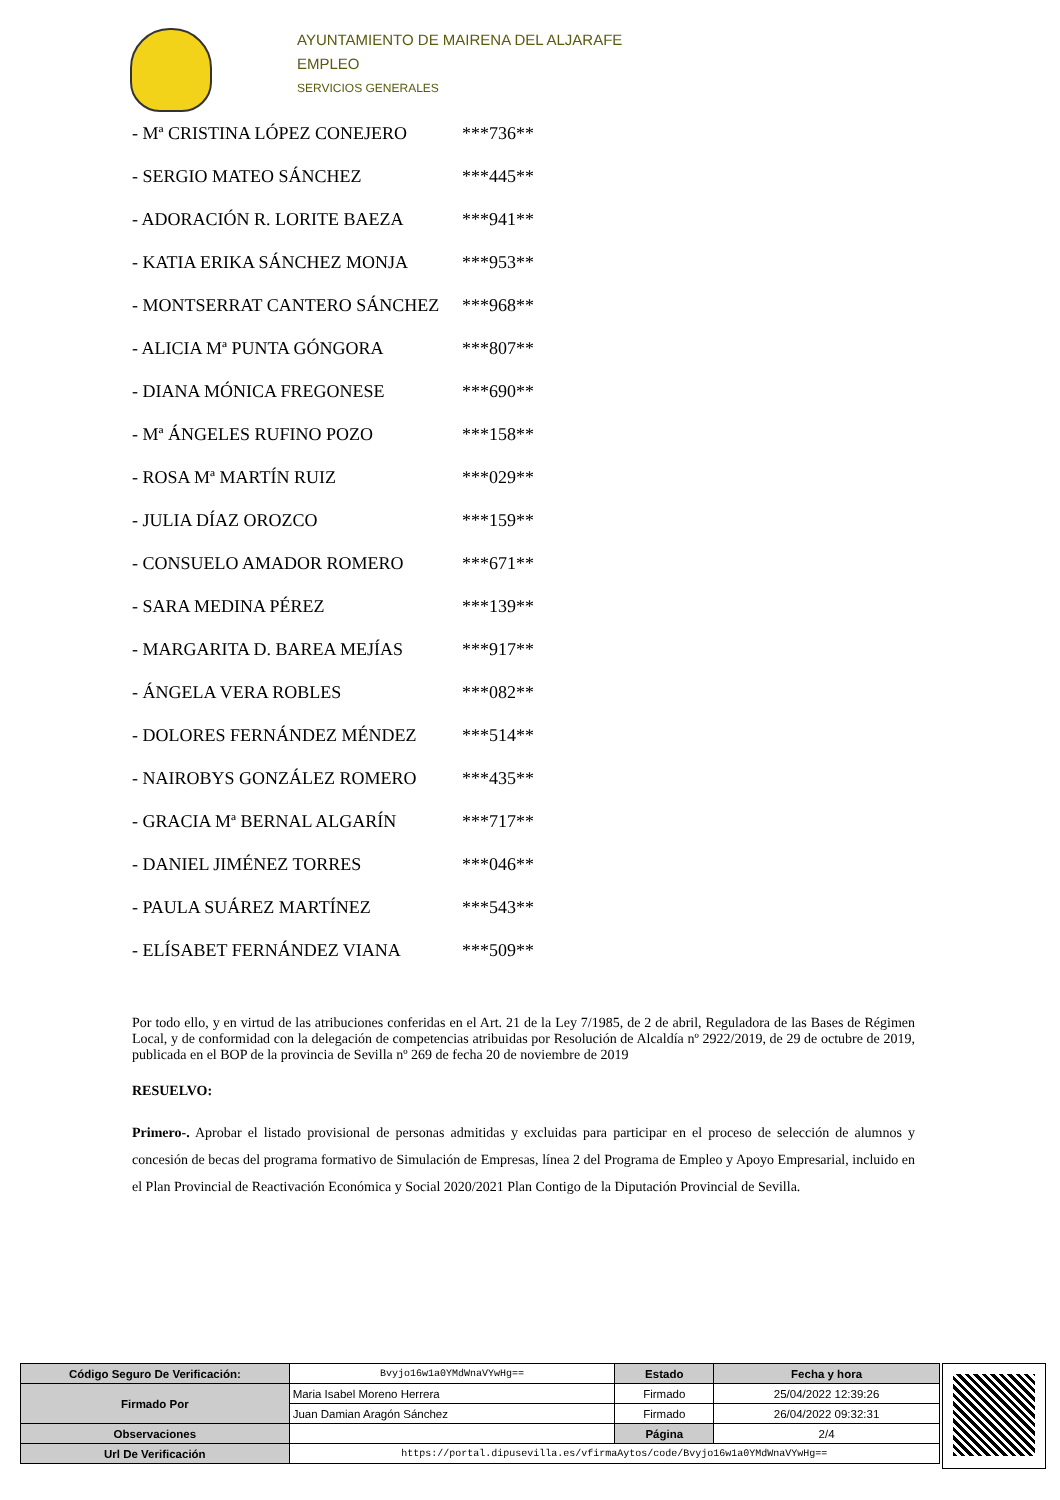AYUNTAMIENTO DE MAIRENA DEL ALJARAFE
EMPLEO
SERVICIOS GENERALES
- Mª CRISTINA LÓPEZ CONEJERO ***736**
- SERGIO MATEO SÁNCHEZ ***445**
- ADORACIÓN R. LORITE BAEZA ***941**
- KATIA ERIKA SÁNCHEZ MONJA ***953**
- MONTSERRAT CANTERO SÁNCHEZ ***968**
- ALICIA Mª PUNTA GÓNGORA ***807**
- DIANA MÓNICA FREGONESE ***690**
- Mª ÁNGELES RUFINO POZO ***158**
- ROSA Mª MARTÍN RUIZ ***029**
- JULIA DÍAZ OROZCO ***159**
- CONSUELO AMADOR ROMERO ***671**
- SARA MEDINA PÉREZ ***139**
- MARGARITA D. BAREA MEJÍAS ***917**
- ÁNGELA VERA ROBLES ***082**
- DOLORES FERNÁNDEZ MÉNDEZ ***514**
- NAIROBYS GONZÁLEZ ROMERO ***435**
- GRACIA Mª BERNAL ALGARÍN ***717**
- DANIEL JIMÉNEZ TORRES ***046**
- PAULA SUÁREZ MARTÍNEZ ***543**
- ELÍSABET FERNÁNDEZ VIANA ***509**
Por todo ello, y en virtud de las atribuciones conferidas en el Art. 21 de la Ley 7/1985, de 2 de abril, Reguladora de las Bases de Régimen Local, y de conformidad con la delegación de competencias atribuidas por Resolución de Alcaldía nº 2922/2019, de 29 de octubre de 2019, publicada en el BOP de la provincia de Sevilla nº 269 de fecha 20 de noviembre de 2019
RESUELVO:
Primero-. Aprobar el listado provisional de personas admitidas y excluidas para participar en el proceso de selección de alumnos y concesión de becas del programa formativo de Simulación de Empresas, línea 2 del Programa de Empleo y Apoyo Empresarial, incluido en el Plan Provincial de Reactivación Económica y Social 2020/2021 Plan Contigo de la Diputación Provincial de Sevilla.
| Código Seguro De Verificación: | Bvyjo16w1a0YMdWnaVYwHg== | Estado | Fecha y hora |
| Firmado Por | Maria Isabel Moreno Herrera | Firmado | 25/04/2022 12:39:26 |
| | Juan Damian Aragón Sánchez | Firmado | 26/04/2022 09:32:31 |
| Observaciones | | Página | 2/4 |
| Url De Verificación | https://portal.dipusevilla.es/vfirmaAytos/code/Bvyjo16w1a0YMdWnaVYwHg== | | |